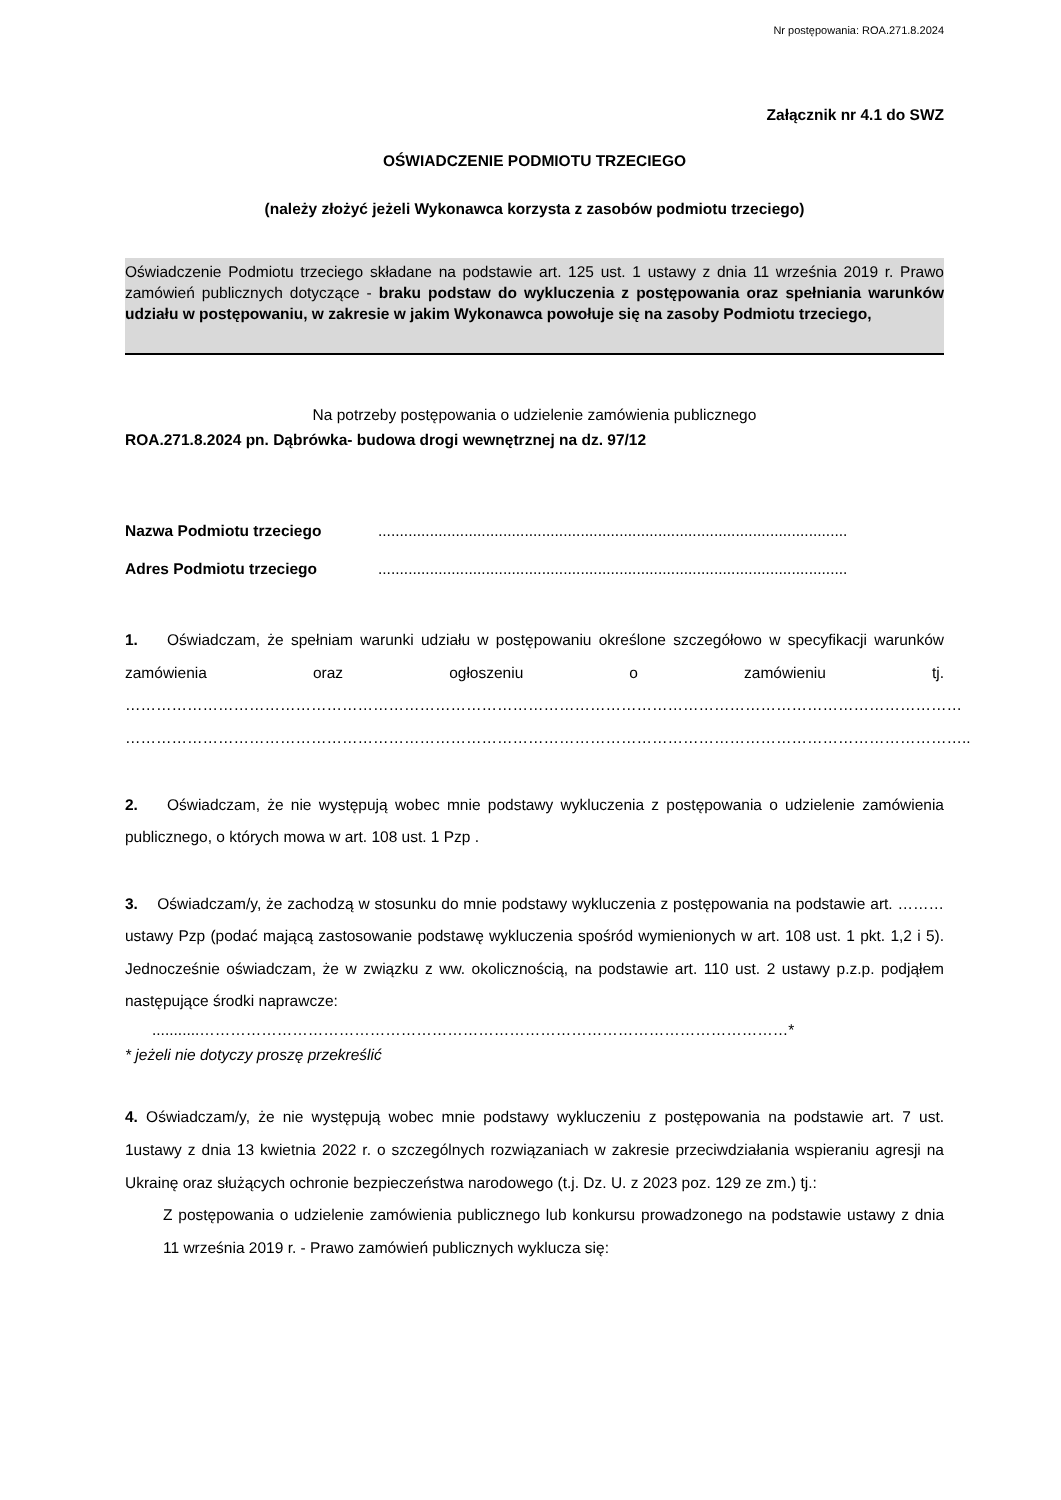Nr postępowania: ROA.271.8.2024
Załącznik nr 4.1 do SWZ
OŚWIADCZENIE PODMIOTU TRZECIEGO
(należy złożyć jeżeli Wykonawca korzysta z zasobów podmiotu trzeciego)
Oświadczenie Podmiotu trzeciego składane na podstawie art. 125 ust. 1 ustawy z dnia 11 września 2019 r. Prawo zamówień publicznych dotyczące - braku podstaw do wykluczenia z postępowania oraz spełniania warunków udziału w postępowaniu, w zakresie w jakim Wykonawca powołuje się na zasoby Podmiotu trzeciego,
Na potrzeby postępowania o udzielenie zamówienia publicznego
ROA.271.8.2024 pn. Dąbrówka- budowa drogi wewnętrznej na dz. 97/12
Nazwa Podmiotu trzeciego.............................................................................................................
Adres Podmiotu trzeciego.............................................................................................................
1. Oświadczam, że spełniam warunki udziału w postępowaniu określone szczegółowo w specyfikacji warunków zamówienia oraz ogłoszeniu o zamówieniu tj. ……………………………………………………………………………………………………………………………………………… ………………………………………………………………………………………………………………………………………………..
2. Oświadczam, że nie występują wobec mnie podstawy wykluczenia z postępowania o udzielenie zamówienia publicznego, o których mowa w art. 108 ust. 1 Pzp .
3. Oświadczam/y, że zachodzą w stosunku do mnie podstawy wykluczenia z postępowania na podstawie art. ………ustawy Pzp (podać mającą zastosowanie podstawę wykluczenia spośród wymienionych w art. 108 ust. 1 pkt. 1,2 i 5). Jednocześnie oświadczam, że w związku z ww. okolicznością, na podstawie art. 110 ust. 2 ustawy p.z.p. podjąłem następujące środki naprawcze:
...........……………………………………………………………………………………………………*
* jeżeli nie dotyczy proszę przekreślić
4. Oświadczam/y, że nie występują wobec mnie podstawy wykluczeniu z postępowania na podstawie art. 7 ust. 1ustawy z dnia 13 kwietnia 2022 r. o szczególnych rozwiązaniach w zakresie przeciwdziałania wspieraniu agresji na Ukrainę oraz służących ochronie bezpieczeństwa narodowego (t.j. Dz. U. z 2023 poz. 129 ze zm.) tj.:
Z postępowania o udzielenie zamówienia publicznego lub konkursu prowadzonego na podstawie ustawy z dnia 11 września 2019 r. - Prawo zamówień publicznych wyklucza się: